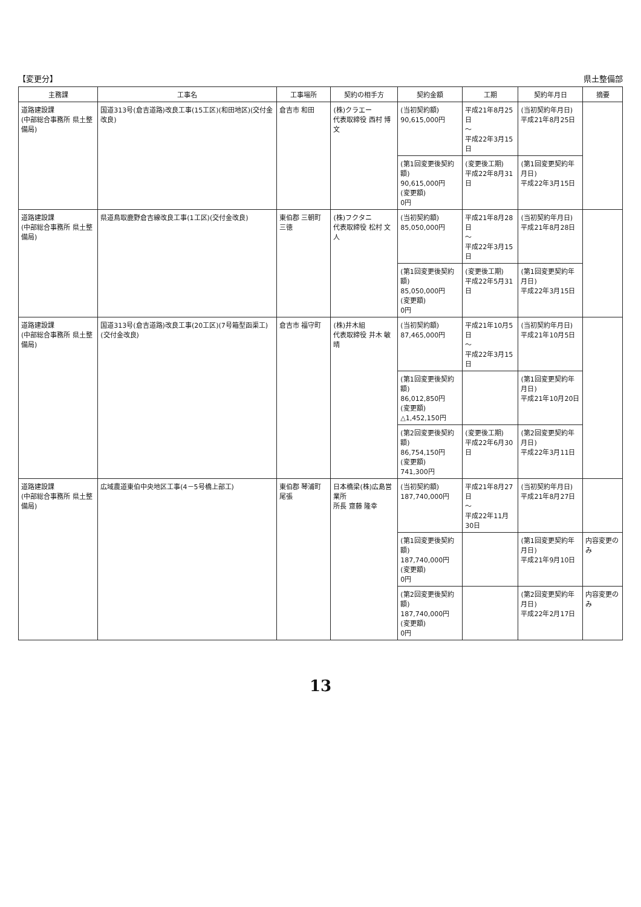【変更分】 県土整備部
| 主務課 | 工事名 | 工事場所 | 契約の相手方 | 契約金額 | 工期 | 契約年月日 | 摘要 |
| --- | --- | --- | --- | --- | --- | --- | --- |
| 道路建設課 (中部総合事務所 県土整備局) | 国道313号(倉吉道路)改良工事(15工区)(和田地区)(交付金改良) | 倉吉市 和田 | (株)クラエー 代表取締役 西村 博文 | (当初契約額) 90,615,000円 | 平成21年8月25日 ～ 平成22年3月15日 | (当初契約年月日) 平成21年8月25日 | |
| | | | | (第1回変更後契約額) 90,615,000円 (変更額) 0円 | (変更後工期) 平成22年8月31日 | (第1回変更契約年月日) 平成22年3月15日 | |
| 道路建設課 (中部総合事務所 県土整備局) | 県道鳥取鹿野倉吉線改良工事(1工区)(交付金改良) | 東伯郡 三朝町 三徳 | (株)フクタニ 代表取締役 松村 文人 | (当初契約額) 85,050,000円 | 平成21年8月28日 ～ 平成22年3月15日 | (当初契約年月日) 平成21年8月28日 | |
| | | | | (第1回変更後契約額) 85,050,000円 (変更額) 0円 | (変更後工期) 平成22年5月31日 | (第1回変更契約年月日) 平成22年3月15日 | |
| 道路建設課 (中部総合事務所 県土整備局) | 国道313号(倉吉道路)改良工事(20工区)(7号箱型函渠工)(交付金改良) | 倉吉市 福守町 | (株)井木組 代表取締役 井木 敏晴 | (当初契約額) 87,465,000円 | 平成21年10月5日 ～ 平成22年3月15日 | (当初契約年月日) 平成21年10月5日 | |
| | | | | (第1回変更後契約額) 86,012,850円 (変更額) △1,452,150円 | | (第1回変更契約年月日) 平成21年10月20日 | |
| | | | | (第2回変更後契約額) 86,754,150円 (変更額) 741,300円 | (変更後工期) 平成22年6月30日 | (第2回変更契約年月日) 平成22年3月11日 | |
| 道路建設課 (中部総合事務所 県土整備局) | 広域農道東伯中央地区工事(4－5号橋上部工) | 東伯郡 琴浦町 尾張 | 日本橋梁(株)広島営業所 所長 齋藤 隆幸 | (当初契約額) 187,740,000円 | 平成21年8月27日 ～ 平成22年11月30日 | (当初契約年月日) 平成21年8月27日 | |
| | | | | (第1回変更後契約額) 187,740,000円 (変更額) 0円 | | (第1回変更契約年月日) 平成21年9月10日 | 内容変更のみ |
| | | | | (第2回変更後契約額) 187,740,000円 (変更額) 0円 | | (第2回変更契約年月日) 平成22年2月17日 | 内容変更のみ |
13